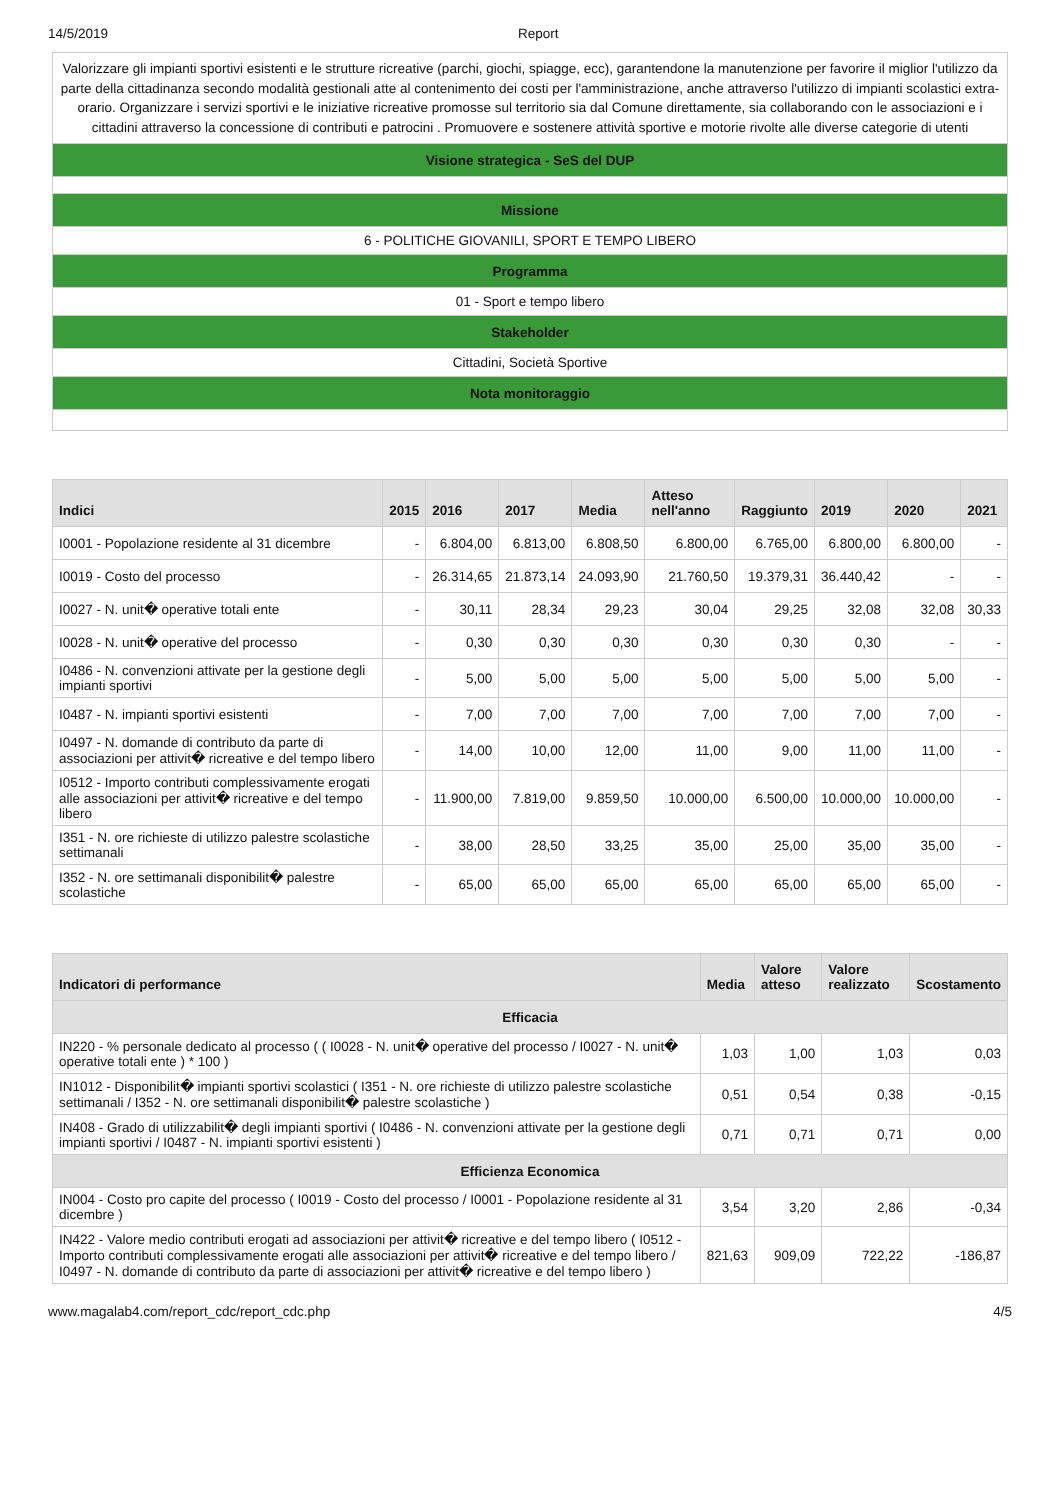14/5/2019 Report
| Valorizzare gli impianti sportivi esistenti e le strutture ricreative (parchi, giochi, spiagge, ecc), garantendone la manutenzione per favorire il miglior l'utilizzo da parte della cittadinanza secondo modalità gestionali atte al contenimento dei costi per l'amministrazione, anche attraverso l'utilizzo di impianti scolastici extra-orario. Organizzare i servizi sportivi e le iniziative ricreative promosse sul territorio sia dal Comune direttamente, sia collaborando con le associazioni e i cittadini attraverso la concessione di contributi e patrocini . Promuovere e sostenere attività sportive e motorie rivolte alle diverse categorie di utenti |
| Visione strategica - SeS del DUP |
| Missione |
| 6 - POLITICHE GIOVANILI, SPORT E TEMPO LIBERO |
| Programma |
| 01 - Sport e tempo libero |
| Stakeholder |
| Cittadini, Società Sportive |
| Nota monitoraggio |
| Indici | 2015 | 2016 | 2017 | Media | Atteso nell'anno | Raggiunto | 2019 | 2020 | 2021 |
| --- | --- | --- | --- | --- | --- | --- | --- | --- | --- |
| I0001 - Popolazione residente al 31 dicembre | - | 6.804,00 | 6.813,00 | 6.808,50 | 6.800,00 | 6.765,00 | 6.800,00 | 6.800,00 | - |
| I0019 - Costo del processo | - | 26.314,65 | 21.873,14 | 24.093,90 | 21.760,50 | 19.379,31 | 36.440,42 | - | - |
| I0027 - N. unit� operative totali ente | - | 30,11 | 28,34 | 29,23 | 30,04 | 29,25 | 32,08 | 32,08 | 30,33 |
| I0028 - N. unit� operative del processo | - | 0,30 | 0,30 | 0,30 | 0,30 | 0,30 | 0,30 | - | - |
| I0486 - N. convenzioni attivate per la gestione degli impianti sportivi | - | 5,00 | 5,00 | 5,00 | 5,00 | 5,00 | 5,00 | 5,00 | - |
| I0487 - N. impianti sportivi esistenti | - | 7,00 | 7,00 | 7,00 | 7,00 | 7,00 | 7,00 | 7,00 | - |
| I0497 - N. domande di contributo da parte di associazioni per attivit� ricreative e del tempo libero | - | 14,00 | 10,00 | 12,00 | 11,00 | 9,00 | 11,00 | 11,00 | - |
| I0512 - Importo contributi complessivamente erogati alle associazioni per attivit� ricreative e del tempo libero | - | 11.900,00 | 7.819,00 | 9.859,50 | 10.000,00 | 6.500,00 | 10.000,00 | 10.000,00 | - |
| I351 - N. ore richieste di utilizzo palestre scolastiche settimanali | - | 38,00 | 28,50 | 33,25 | 35,00 | 25,00 | 35,00 | 35,00 | - |
| I352 - N. ore settimanali disponibilit� palestre scolastiche | - | 65,00 | 65,00 | 65,00 | 65,00 | 65,00 | 65,00 | 65,00 | - |
| Indicatori di performance | Media | Valore atteso | Valore realizzato | Scostamento |
| --- | --- | --- | --- | --- |
| Efficacia | | | | |
| IN220 - % personale dedicato al processo ( ( I0028 - N. unit� operative del processo / I0027 - N. unit� operative totali ente ) * 100 ) | 1,03 | 1,00 | 1,03 | 0,03 |
| IN1012 - Disponibilit� impianti sportivi scolastici ( I351 - N. ore richieste di utilizzo palestre scolastiche settimanali / I352 - N. ore settimanali disponibilit� palestre scolastiche ) | 0,51 | 0,54 | 0,38 | -0,15 |
| IN408 - Grado di utilizzabilit� degli impianti sportivi ( I0486 - N. convenzioni attivate per la gestione degli impianti sportivi / I0487 - N. impianti sportivi esistenti ) | 0,71 | 0,71 | 0,71 | 0,00 |
| Efficienza Economica | | | | |
| IN004 - Costo pro capite del processo ( I0019 - Costo del processo / I0001 - Popolazione residente al 31 dicembre ) | 3,54 | 3,20 | 2,86 | -0,34 |
| IN422 - Valore medio contributi erogati ad associazioni per attivit� ricreative e del tempo libero ( I0512 - Importo contributi complessivamente erogati alle associazioni per attivit� ricreative e del tempo libero / I0497 - N. domande di contributo da parte di associazioni per attivit� ricreative e del tempo libero ) | 821,63 | 909,09 | 722,22 | -186,87 |
www.magalab4.com/report_cdc/report_cdc.php 4/5